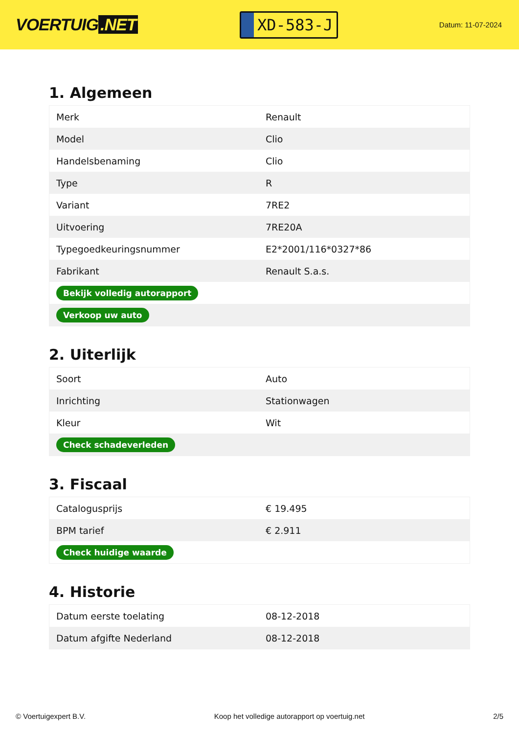VOERTUIG.NET
XD-583-J
Datum: 11-07-2024
1. Algemeen
| Merk | Renault |
| Model | Clio |
| Handelsbenaming | Clio |
| Type | R |
| Variant | 7RE2 |
| Uitvoering | 7RE20A |
| Typegoedkeuringsnummer | E2*2001/116*0327*86 |
| Fabrikant | Renault S.a.s. |
| Bekijk volledig autorapport | |
| Verkoop uw auto | |
2. Uiterlijk
| Soort | Auto |
| Inrichting | Stationwagen |
| Kleur | Wit |
| Check schadeverleden | |
3. Fiscaal
| Catalogusprijs | € 19.495 |
| BPM tarief | € 2.911 |
| Check huidige waarde | |
4. Historie
| Datum eerste toelating | 08-12-2018 |
| Datum afgifte Nederland | 08-12-2018 |
© Voertuigexpert B.V. Koop het volledige autorapport op voertuig.net 2/5